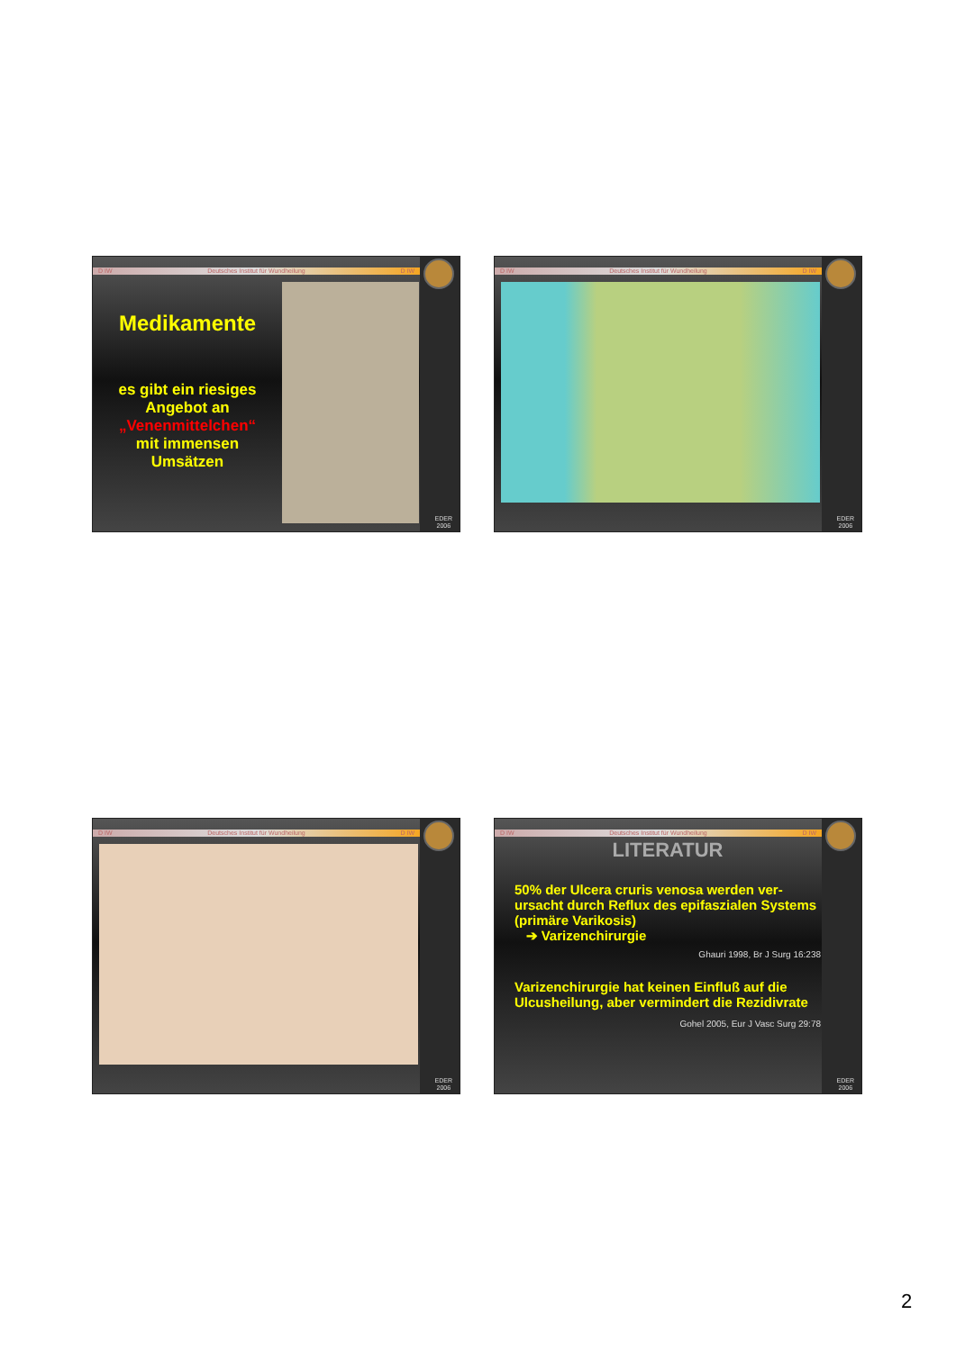D IW Deutsches Institut für Wundheilung D IW
Medikamente
es gibt ein riesiges
Angebot an
„Venenmittelchen“
mit immensen
Umsätzen
EDER
2006
D IW Deutsches Institut für Wundheilung D IW
EDER
2006
D IW Deutsches Institut für Wundheilung D IW
EDER
2006
D IW Deutsches Institut für Wundheilung D IW
LITERATUR
50% der Ulcera cruris venosa werden ver-ursacht durch Reflux des epifaszialen Systems (primäre Varikosis)
➔ Varizenchirurgie
Ghauri 1998, Br J Surg 16:238
Varizenchirurgie hat keinen Einfluß auf die Ulcusheilung, aber vermindert die Rezidivrate
Gohel 2005, Eur J Vasc Surg 29:78
EDER
2006
2